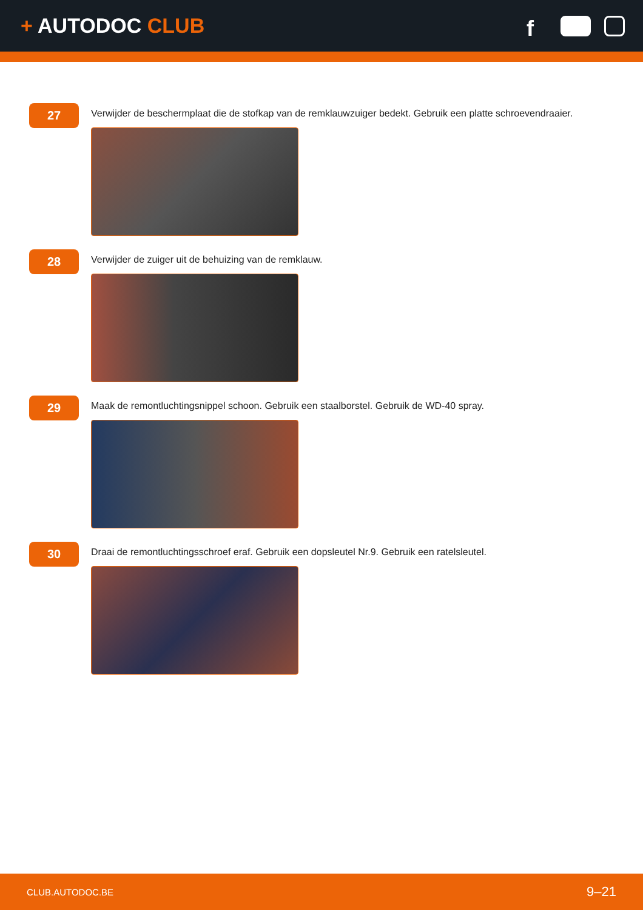+ AUTODOC CLUB
f
27
Verwijder de beschermplaat die de stofkap van de remklauwzuiger bedekt. Gebruik een platte schroevendraaier.
28
Verwijder de zuiger uit de behuizing van de remklauw.
29
Maak de remontluchtingsnippel schoon. Gebruik een staalborstel. Gebruik de WD-40 spray.
30
Draai de remontluchtingsschroef eraf. Gebruik een dopsleutel Nr.9. Gebruik een ratelsleutel.
CLUB.AUTODOC.BE 9–21